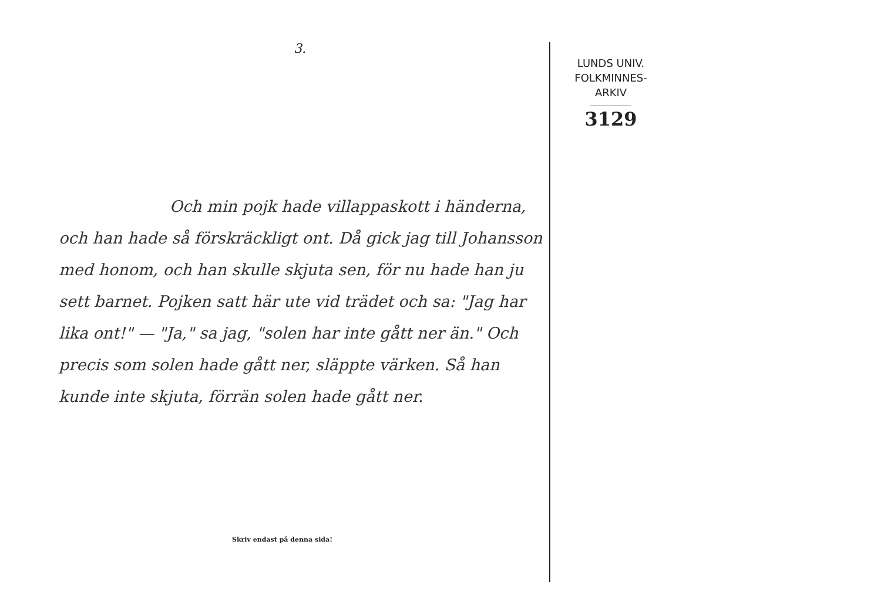3.
Och min pojk hade villappaskott i händerna, och han hade så förskräckligt ont. Då gick jag till Johansson med honom, och han skulle skjuta sen, för nu hade han ju sett barnet. Pojken satt här ute vid trädet och sa: "Jag har lika ont!" — "Ja," sa jag, "solen har inte gått ner än." Och precis som solen hade gått ner, släppte värken. Så han kunde inte skjuta, förrän solen hade gått ner.
Skriv endast på denna sida!
LUNDS UNIV.
FOLKMINNES-
ARKIV
3129